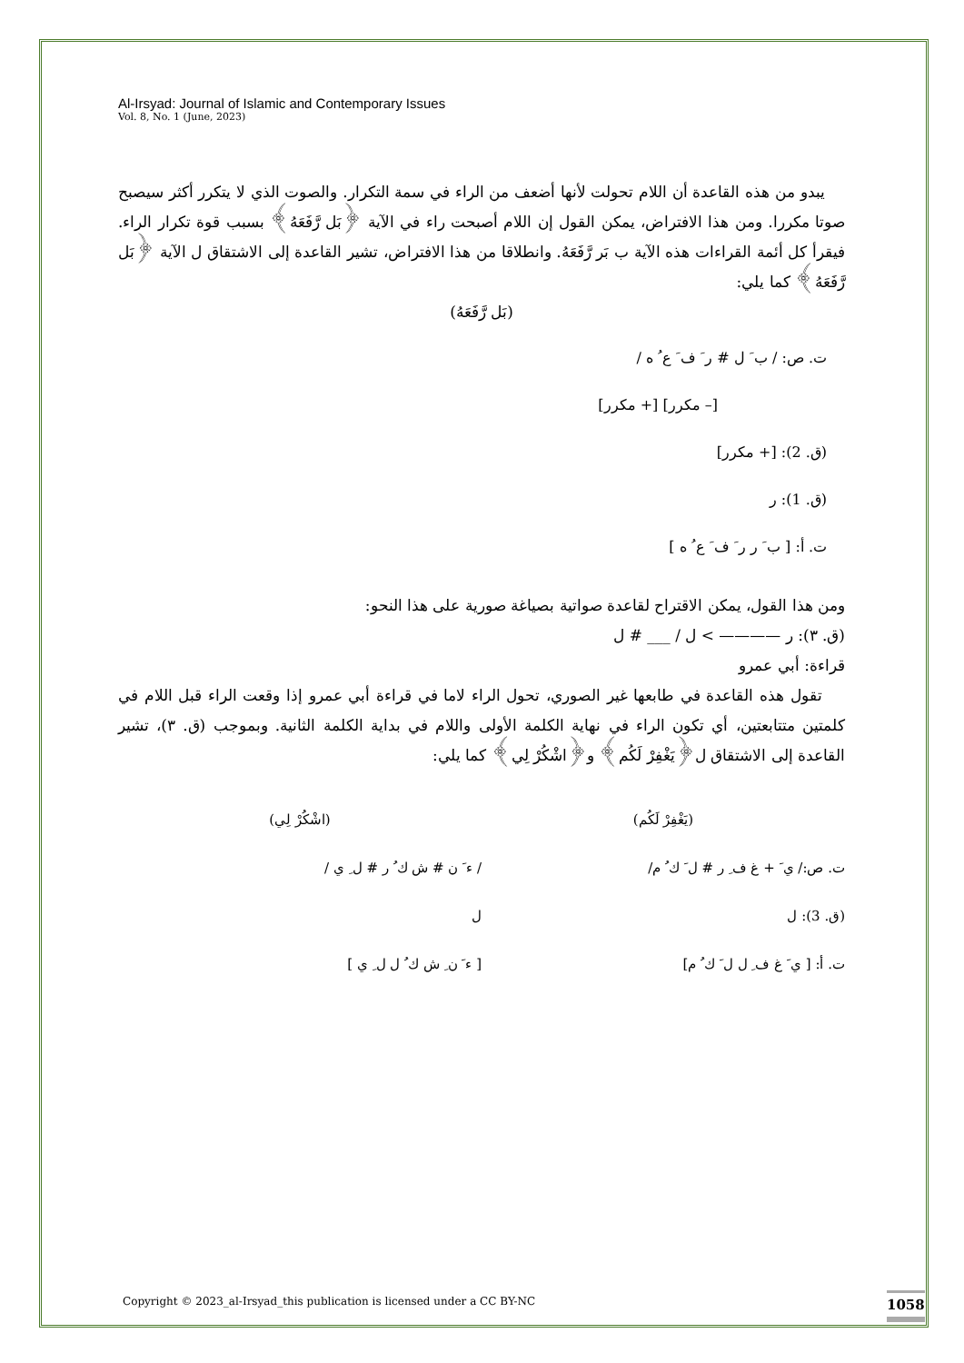Al-Irsyad: Journal of Islamic and Contemporary Issues
Vol. 8, No. 1 (June, 2023)
يبدو من هذه القاعدة أن اللام تحولت لأنها أضعف من الراء في سمة التكرار. والصوت الذي لا يتكرر أكثر سيصبح صوتا مكررا. ومن هذا الافتراض، يمكن القول إن اللام أصبحت راء في الآية ﴿بَل رَّفَعَهُ﴾ بسبب قوة تكرار الراء. فيقرأ كل أئمة القراءات هذه الآية ب بَر رَّفَعَهُ. وانطلاقا من هذا الافتراض، تشير القاعدة إلى الاشتقاق ل الآية ﴿بَل رَّفَعَهُ﴾ كما يلي:
(بَل رَّفَعَهُ)
ت. ص: / ب َ ل # ر َ ف َ ع ُ ه /
[– مكرر] [+ مكرر]
(ق. 2): [+ مكرر]
(ق. 1): ر
ت. أ: [ ب َ ر ر َ ف َ ع ُ ه ]
ومن هذا القول، يمكن الاقتراح لقاعدة صواتية بصياغة صورية على هذا النحو:
(ق. ٣): ر ———— > ل / ___ # ل
قراءة: أبي عمرو
تقول هذه القاعدة في طابعها غير الصوري، تحول الراء لاما في قراءة أبي عمرو إذا وقعت الراء قبل اللام في كلمتين متتابعتين، أي تكون الراء في نهاية الكلمة الأولى واللام في بداية الكلمة الثانية. وبموجب (ق. ٣)، تشير القاعدة إلى الاشتقاق ل﴿يَغْفِرْ لَكُم﴾ و﴿اشْكُرْ لِي﴾ كما يلي:
(يَغْفِرْ لَكُم)
ت. ص:/ ي َ + غ ف ِ ر # ل َ ك ُ م/
(ق. 3): ل
ت. أ: [ ي َ غ ف ِ ل ل َ ك ُ م]
(اشْكُرْ لِي)
/ ء َ ن # ش ك ُ ر # ل ِ ي /
ل
[ ء َ ن ِ ش ك ُ ل ل ِ ي ]
Copyright © 2023_al-Irsyad_this publication is licensed under a CC BY-NC
1058